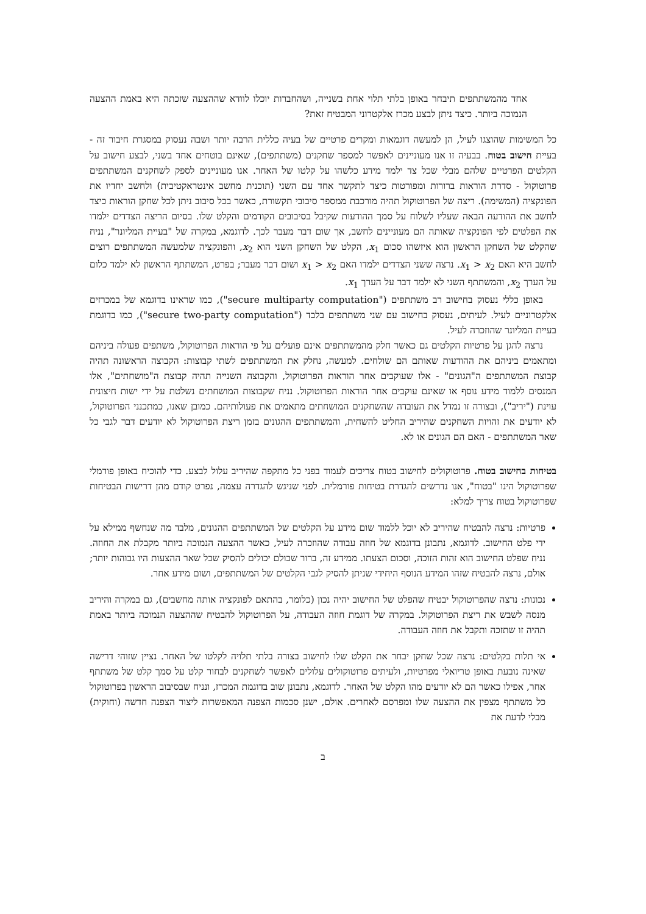אחד מהמשתתפים תיבחר באופן בלתי תלוי אחת בשנייה, ושהחברות יוכלו לוודא שההצעה שזכתה היא באמת ההצעה הנמוכה ביותר. כיצד ניתן לבצע מכרז אלקטרוני המבטיח זאת?
כל המשימות שהוצגו לעיל, הן למעשה דוגמאות ומקרים פרטיים של בעיה כללית הרבה יותר ושבה נעסוק במסגרת חיבור זה - בעיית חישוב בטוח. בבעיה זו אנו מעוניינים לאפשר למספר שחקנים (משתתפים), שאינם בוטחים אחד בשני, לבצע חישוב על הקלטים הפרטיים שלהם מבלי שכל צד ילמד מידע כלשהו על קלטו של האחר. אנו מעוניינים לספק לשחקנים המשתתפים פרוטוקול - סדרת הוראות ברורות ומפורטות כיצד לתקשר אחד עם השני (תוכנית מחשב אינטראקטיבית) ולחשב יחדיו את הפונקציה (המשימה). ריצה של הפרוטוקול תהיה מורכבת ממספר סיבובי תקשורת, כאשר בכל סיבוב ניתן לכל שחקן הוראות כיצד לחשב את ההודעה הבאה שעליו לשלוח על סמך ההודעות שקיבל בסיבובים הקודמים והקלט שלו. בסיום הריצה הצדדים ילמדו את הפלטים לפי הפונקציה שאותה הם מעוניינים לחשב, אך שום דבר מעבר לכך. לדוגמא, במקרה של "בעיית המליונר", נניח שהקלט של השחקן הראשון הוא איזשהו סכום x<sub>1</sub>, הקלט של השחקן השני הוא x<sub>2</sub>, והפונקציה שלמעשה המשתתפים רוצים לחשב היא האם x<sub>1</sub> > x<sub>2</sub>. נרצה ששני הצדדים ילמדו האם x<sub>1</sub> > x<sub>2</sub> ושום דבר מעבר; בפרט, המשתתף הראשון לא ילמד כלום על הערך x<sub>2</sub>, והמשתתף השני לא ילמד דבר על הערך x<sub>1</sub>.
באופן כללי נעסוק בחישוב רב משתתפים ("secure multiparty computation"), כמו שראינו בדוגמא של במכרזים אלקטרוניים לעיל. לעיתים, נעסוק בחישוב עם שני משתתפים בלבד ("secure two-party computation"), כמו בדוגמת בעיית המליונר שהוזכרה לעיל.
נרצה להגן על פרטיות הקלטים גם כאשר חלק מהמשתתפים אינם פועלים על פי הוראות הפרוטוקול, משתפים פעולה ביניהם ומתאמים ביניהם את ההודעות שאותם הם שולחים. למעשה, נחלק את המשתתפים לשתי קבוצות: הקבוצה הראשונה תהיה קבוצת המשתתפים ה"הגונים" - אלו שעוקבים אחר הוראות הפרוטוקול, והקבוצה השנייה תהיה קבוצת ה"מושחתים", אלו המנסים ללמוד מידע נוסף או שאינם עוקבים אחר הוראות הפרוטוקול. נניח שקבוצות המושחתים נשלטת על ידי ישות חיצונית עוינת ("יריב"), ובצורה זו נמדל את העובדה שהשחקנים המושחתים מתאמים את פעולותיהם. כמובן שאנו, כמתכנני הפרוטוקול, לא יודעים את זהויות השחקנים שהיריב החליט להשחית, והמשתתפים ההגונים בזמן ריצת הפרוטוקול לא יודעים דבר לגבי כל שאר המשתתפים - האם הם הגונים או לא.
בטיחות בחישוב בטוח. פרוטוקולים לחישוב בטוח צריכים לעמוד בפני כל מתקפה שהיריב עלול לבצע. כדי להוכיח באופן פורמלי שפרוטוקול הינו "בטוח", אנו נדרשים להגדרת בטיחות פורמלית. לפני שניגש להגדרה עצמה, נפרט קודם מהן דרישות הבטיחות שפרוטוקול בטוח צריך למלא:
פרטיות: נרצה להבטיח שהיריב לא יוכל ללמוד שום מידע על הקלטים של המשתתפים ההגונים, מלבד מה שנחשף ממילא על ידי פלט החישוב. לדוגמא, נתבונן בדוגמא של חוזה עבודה שהוזכרה לעיל, כאשר ההצעה הנמוכה ביותר מקבלת את החוזה. נניח שפלט החישוב הוא זהות הזוכה, וסכום הצעתו. ממידע זה, ברור שכולם יכולים להסיק שכל שאר ההצעות היו גבוהות יותר; אולם, נרצה להבטיח שזהו המידע הנוסף היחידי שניתן להסיק לגבי הקלטים של המשתתפים, ושום מידע אחר.
נכונות: נרצה שהפרוטוקול יבטיח שהפלט של החישוב יהיה נכון (כלומר, בהתאם לפונקציה אותה מחשבים), גם במקרה והיריב מנסה לשבש את ריצת הפרוטוקול. במקרה של דוגמת חוזה העבודה, על הפרוטוקול להבטיח שההצעה הנמוכה ביותר באמת תהיה זו שתזכה ותקבל את חוזה העבודה.
אי תלות בקלטים: נרצה שכל שחקן יבחר את הקלט שלו לחישוב בצורה בלתי תלויה לקלטו של האחר. נציין שזוהי דרישה שאינה נובעת באופן טריואלי מפרטיות, ולעיתים פרוטוקולים עלולים לאפשר לשחקנים לבחור קלט על סמך קלט של משתתף אחר, אפילו כאשר הם לא יודעים מהו הקלט של האחר. לדוגמא, נתבונן שוב בדוגמת המכרז, ונניח שבסיבוב הראשון בפרוטוקול כל משתתף מצפין את ההצעה שלו ומפרסם לאחרים. אולם, ישנן סכמות הצפנה המאפשרות ליצור הצפנה חדשה (וחוקית) מבלי לדעת את
ב